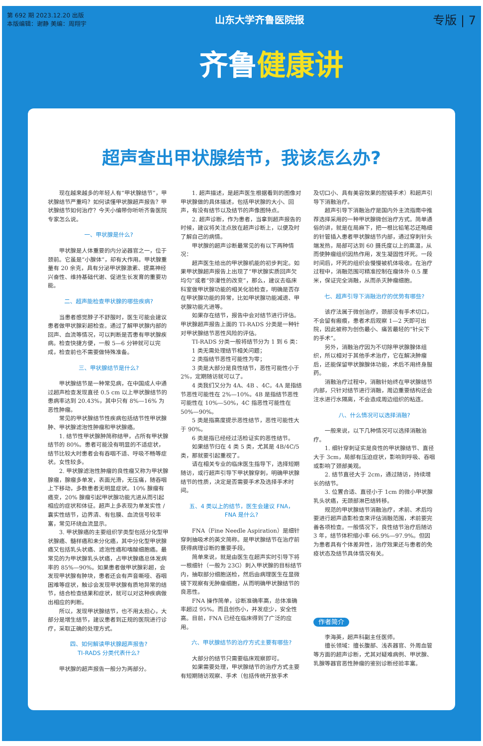第 692 期 2023.12.20 出版
本版编辑：谢静 美编：周翔宇
山东大学齐鲁医院报
专版 | 7
齐鲁健康讲
超声查出甲状腺结节，我该怎么办?
现在越来越多的年轻人有“甲状腺结节”，甲状腺结节严重吗？如何读懂甲状腺超声报告？甲状腺结节如何治疗？今天小编带你听听齐鲁医院专家怎么说。
一、甲状腺是什么?
甲状腺是人体重要的内分泌器官之一，位于颈前。它虽是“小腺体”，却有大作用。甲状腺重量有 20 余克，具有分泌甲状腺激素、提高神经兴奋性、维持基础代谢、促进生长发育的重要功能。
二、超声能检查甲状腺的哪些疾病?
当患者感觉脖子不舒服时，医生可能会建议患者做甲状腺彩超检查。通过了解甲状腺内部的回声、血流等情况，可以判断是否患有甲状腺疾病。检查快捷方便，一般 5—6 分钟就可以完成，检查前也不需要做特殊准备。
三、甲状腺结节是什么?
甲状腺结节是一种常见病，在中国成人中通过超声检查发现直径 0.5 cm 以上甲状腺结节的患病率达到 20.43%，其中只有 8%—16% 为恶性肿瘤。
常见的甲状腺结节性疾病包括结节性甲状腺肿、甲状腺滤泡性肿瘤和甲状腺癌。
1. 结节性甲状腺肿简称结甲，占所有甲状腺结节的 80%。患者可能没有明显的不适症状，结节比较大时患者会有吞咽不适、呼吸不畅等症状。女性较多。
2. 甲状腺滤泡性肿瘤的良性瘤又称为甲状腺腺瘤，腺瘤多单发，表面光滑，无压痛，随吞咽上下移动，多数患者无明显症状。10% 腺瘤有癌变，20% 腺瘤引起甲状腺功能亢进从而引起相应的症状和体征。超声上多表现为单发实性 / 囊实性结节，边界清、有包膜、血流信号较丰富，常见环绕血流显示。
3. 甲状腺癌的主要组织学类型包括分化型甲状腺癌、髓样癌和未分化癌，其中分化型甲状腺癌又包括乳头状癌、滤泡性癌和嗜酸细胞癌。最常见的为甲状腺乳头状癌，占甲状腺癌总体发病率的 85%—90%。如果患者做甲状腺彩超，会发现甲状腺有肿块，患者还会有声音嘶哑、吞咽困难等症状，触诊会发现甲状腺有质地异常的结节，结合检查结果和症状，就可以对这种疾病做出相应的判断。
所以，发现甲状腺结节，也不用太担心，大部分是增生结节，建议患者到正规的医院进行诊疗，采取正确的处理方式。
四、如何解读甲状腺超声报告?
TI-RADS 分类代表什么?
甲状腺的超声报告一般分为两部分。
1. 超声描述，是超声医生根据看到的图像对甲状腺做的具体描述，包括甲状腺的大小、回声，有没有结节以及结节的声像图特点。
2. 超声诊断，作为患者，当拿到超声报告的时候，建议将关注点放在超声诊断上，以便及时了解自己的病情。
甲状腺的超声诊断最常见的有以下两种情况：
超声医生给出的甲状腺机能的初步判定。如果甲状腺超声报告上出现了“甲状腺实质回声欠均匀”或者“弥漫性的改变”，那么，建议去临床科室做甲状腺功能的相关化验检查，明确是否存在甲状腺功能的异常，比如甲状腺功能减退、甲状腺功能亢进等。
如果存在结节，报告中会对结节进行评估。甲状腺超声报告上面的 TI-RADS 分类是一种针对甲状腺结节恶性风险的评估。
TI-RADS 分类一般将结节分为 1 到 6 类：
1 类无需处理结节相关问题；
2 类指结节恶性可能性为零；
3 类是大部分是良性结节，恶性可能性小于 2%，定期随访就可以了。
4 类我们又分为 4A、4B 、4C。4A 是指结节恶性可能性在 2%—10%。4B 是指结节恶性可能性在 10%—50%，4C 指恶性可能性在 50%—90%。
5 类是指高度提示恶性结节，恶性可能性大于 90%。
6 类是指已经经过活检证实的恶性结节。
如果结节归在 4 类 5 类，尤其是 4B/4C/5 类，那就要引起重视了。
请在相关专业的临床医生指导下，选择短期随访，或行超声引导下甲状腺穿刺，明确甲状腺结节的性质，决定是否需要手术及选择手术时间。
五、4 类以上的结节，医生会建议 FNA，
FNA 是什么?
FNA（Fine Needle Aspiration）是细针穿刺抽吸术的英文简称。是甲状腺结节在治疗前获得病理诊断的重要手段。
简单来说，就是由医生在超声实时引导下将一根细针（一般为 23G）刺入甲状腺的目标结节内，抽取部分细胞送检，然后由病理医生在显微镜下观察有无肿瘤细胞，从而明确甲状腺结节的良恶性。
FNA 操作简单，诊断准确率高，总体准确率超过 95%。而且创伤小，并发症少，安全性高。目前，FNA 已经在临床得到了广泛的应用。
六、甲状腺结节的治疗方式主要有哪些?
大部分的结节只需要临床观察即可。
如果需要处理，甲状腺结节的治疗方式主要有短期随访观察、手术（包括传统开放手术
及切口小、具有美容效果的腔镜手术）和超声引导下消融治疗。
超声引导下消融治疗是国内外主流指南中推荐选择采用的一种甲状腺微创治疗方式。简单通俗的讲，就是在局麻下，把一根比铅笔芯还略细的针管插入患者甲状腺结节内部，通过穿刺针头端发热，局部可达到 60 摄氏度以上的高温，从而使肿瘤组织因热作用，发生凝固性坏死。一段时间后，坏死的组织会慢慢被机体吸收。在治疗过程中，消融范围可精准控制在瘤体外 0.5 厘米，保证完全消融，从而杀灭肿瘤细胞。
七、超声引导下消融治疗的优势有哪些?
该疗法属于微创治疗，颈部没有手术切口，不会留有瘢痕，患者术后观察 1—2 天即可出院，因此被称为创伤最小、痛苦最轻的“针尖下的手术”。
另外，消融治疗因为不切除甲状腺腺体组织，所以相对于其他手术治疗，它在解决肿瘤后，还能保留甲状腺腺体功能，术后不用终身服药。
消融治疗过程中，消融针始终在甲状腺结节内部，只针对结节进行消融，周边重要结构还会注水进行水隔离，不会造成周边组织的粘连。
八、什么情况可以选择消融?
一般来说，以下几种情况可以选择消融治疗。
1. 细针穿刺证实是良性的甲状腺结节、直径大于 3cm，局部有压迫症状，影响到呼吸、吞咽或影响了颈部美观。
2. 结节直径大于 2cm，通过随访，持续增长的结节。
3. 位置合适、直径小于 1cm 的微小甲状腺乳头状癌，无颈部淋巴结转移。
规范的甲状腺结节消融治疗，术前、术后均要进行超声造影检查来评估消融范围，术前要完善各项检查。一般情况下，良性结节治疗后随访 3 年，结节体积缩小率 66.9%—97.9%。但因为患者具有个体差异性，治疗效果还与患者的免疫状态及结节具体情况有关。
作者简介
李海英，超声科副主任医师。
擅长领域：擅长腹部、浅表器官、外周血管等方面的超声诊断，尤其对疑难病例、甲状腺、乳腺等器官恶性肿瘤的鉴别诊断经验丰富。